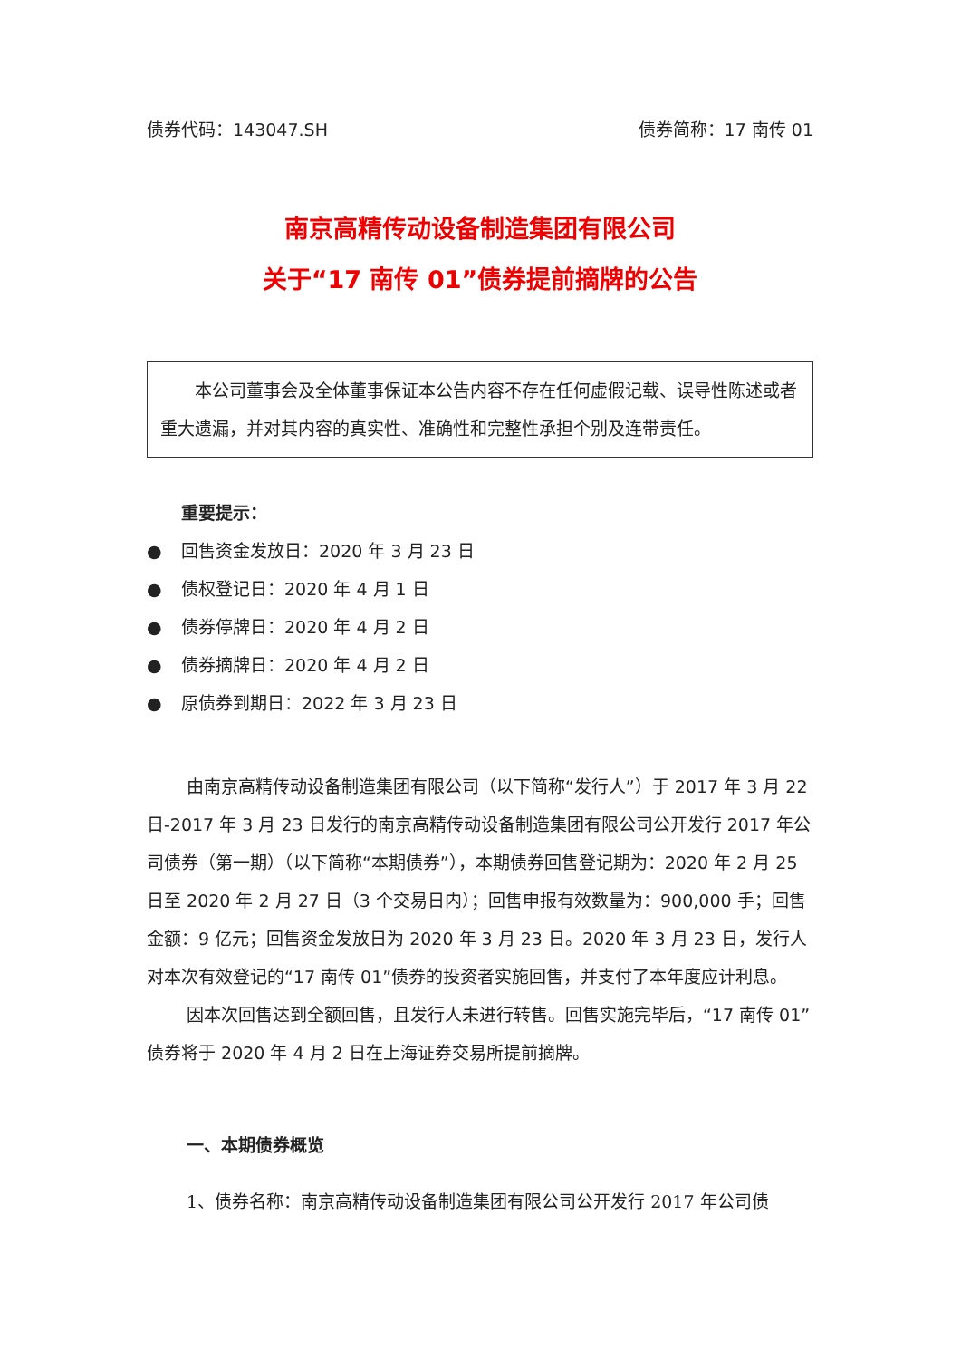债券代码：143047.SH 债券简称：17 南传 01
南京高精传动设备制造集团有限公司
关于“17 南传 01”债券提前摘牌的公告
本公司董事会及全体董事保证本公告内容不存在任何虚假记载、误导性陈述或者重大遗漏，并对其内容的真实性、准确性和完整性承担个别及连带责任。
重要提示：
● 回售资金发放日：2020 年 3 月 23 日
● 债权登记日：2020 年 4 月 1 日
● 债券停牌日：2020 年 4 月 2 日
● 债券摘牌日：2020 年 4 月 2 日
● 原债券到期日：2022 年 3 月 23 日
由南京高精传动设备制造集团有限公司（以下简称“发行人”）于 2017 年 3 月 22 日-2017 年 3 月 23 日发行的南京高精传动设备制造集团有限公司公开发行 2017 年公司债券（第一期）（以下简称“本期债券”），本期债券回售登记期为：2020 年 2 月 25 日至 2020 年 2 月 27 日（3 个交易日内）；回售申报有效数量为：900,000 手；回售金额：9 亿元；回售资金发放日为 2020 年 3 月 23 日。2020 年 3 月 23 日，发行人对本次有效登记的“17 南传 01”债券的投资者实施回售，并支付了本年度应计利息。
因本次回售达到全额回售，且发行人未进行转售。回售实施完毕后，“17 南传 01”债券将于 2020 年 4 月 2 日在上海证券交易所提前摘牌。
一、本期债券概览
1、债券名称：南京高精传动设备制造集团有限公司公开发行 2017 年公司债